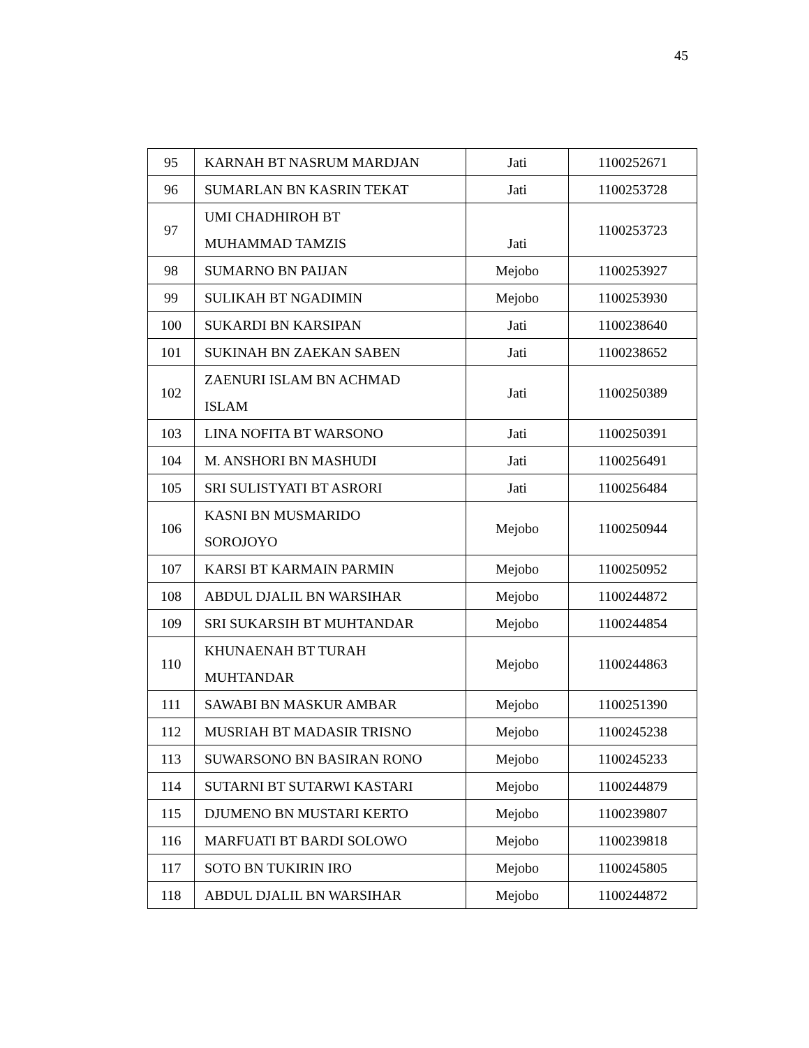45
| 95 | KARNAH BT NASRUM MARDJAN | Jati | 1100252671 |
| 96 | SUMARLAN BN KASRIN TEKAT | Jati | 1100253728 |
| 97 | UMI CHADHIROH BT MUHAMMAD TAMZIS | Jati | 1100253723 |
| 98 | SUMARNO BN PAIJAN | Mejobo | 1100253927 |
| 99 | SULIKAH BT NGADIMIN | Mejobo | 1100253930 |
| 100 | SUKARDI BN KARSIPAN | Jati | 1100238640 |
| 101 | SUKINAH BN ZAEKAN SABEN | Jati | 1100238652 |
| 102 | ZAENURI ISLAM BN ACHMAD ISLAM | Jati | 1100250389 |
| 103 | LINA NOFITA BT WARSONO | Jati | 1100250391 |
| 104 | M. ANSHORI BN MASHUDI | Jati | 1100256491 |
| 105 | SRI SULISTYATI BT ASRORI | Jati | 1100256484 |
| 106 | KASNI BN MUSMARIDO SOROJOYO | Mejobo | 1100250944 |
| 107 | KARSI BT KARMAIN PARMIN | Mejobo | 1100250952 |
| 108 | ABDUL DJALIL BN WARSIHAR | Mejobo | 1100244872 |
| 109 | SRI SUKARSIH BT MUHTANDAR | Mejobo | 1100244854 |
| 110 | KHUNAENAH BT TURAH MUHTANDAR | Mejobo | 1100244863 |
| 111 | SAWABI BN MASKUR AMBAR | Mejobo | 1100251390 |
| 112 | MUSRIAH BT MADASIR TRISNO | Mejobo | 1100245238 |
| 113 | SUWARSONO BN BASIRAN RONO | Mejobo | 1100245233 |
| 114 | SUTARNI BT SUTARWI KASTARI | Mejobo | 1100244879 |
| 115 | DJUMENO BN MUSTARI KERTO | Mejobo | 1100239807 |
| 116 | MARFUATI BT BARDI SOLOWO | Mejobo | 1100239818 |
| 117 | SOTO BN TUKIRIN IRO | Mejobo | 1100245805 |
| 118 | ABDUL DJALIL BN WARSIHAR | Mejobo | 1100244872 |